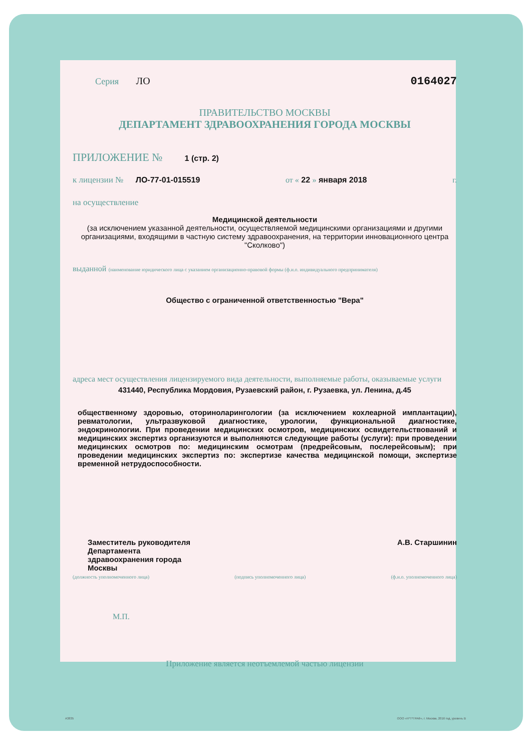Серия ЛО 0164027
ПРАВИТЕЛЬСТВО МОСКВЫ
ДЕПАРТАМЕНТ ЗДРАВООХРАНЕНИЯ ГОРОДА МОСКВЫ
ПРИЛОЖЕНИЕ № 1 (стр. 2)
к лицензии № ЛО-77-01-015519 от « 22 » января 2018 г.
на осуществление
Медицинской деятельности
(за исключением указанной деятельности, осуществляемой медицинскими организациями и другими организациями, входящими в частную систему здравоохранения, на территории инновационного центра "Сколково")
выданной (наименование юридического лица с указанием организационно-правовой формы (ф.и.о. индивидуального предпринимателя)
Общество с ограниченной ответственностью "Вера"
адреса мест осуществления лицензируемого вида деятельности, выполняемые работы, оказываемые услуги
431440, Республика Мордовия, Рузаевский район, г. Рузаевка, ул. Ленина, д.45
общественному здоровью, оториноларингологии (за исключением кохлеарной имплантации), ревматологии, ультразвуковой диагностике, урологии, функциональной диагностике, эндокринологии. При проведении медицинских осмотров, медицинских освидетельствований и медицинских экспертиз организуются и выполняются следующие работы (услуги): при проведении медицинских осмотров по: медицинским осмотрам (предрейсовым, послерейсовым); при проведении медицинских экспертиз по: экспертизе качества медицинской помощи, экспертизе временной нетрудоспособности.
Заместитель руководителя
Департамента
здравоохранения города
Москвы
А.В. Старшинин
(должность уполномоченного лица) (подпись уполномоченного лица) (ф.и.о. уполномоченного лица)
М.П.
Приложение является неотъемлемой частью лицензии
А3835 ООО «Н*Т*ГРАФ», г. Москва, 2016 год, уровень В